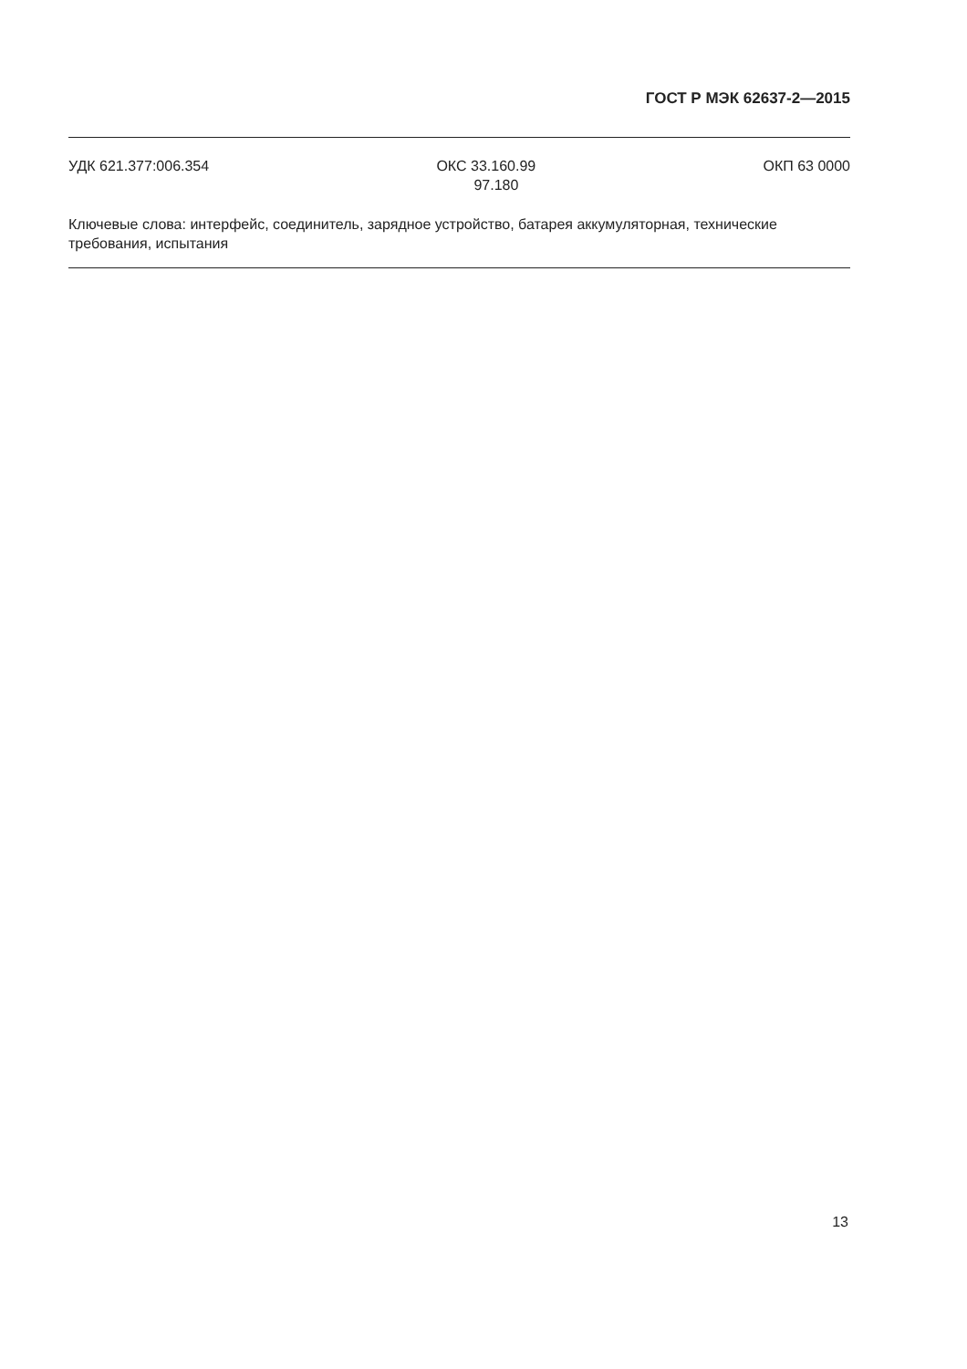ГОСТ Р МЭК 62637-2—2015
УДК 621.377:006.354 ОКС 33.160.99
97.180
ОКП 63 0000
Ключевые слова: интерфейс, соединитель, зарядное устройство, батарея аккумуляторная, технические требования, испытания
13